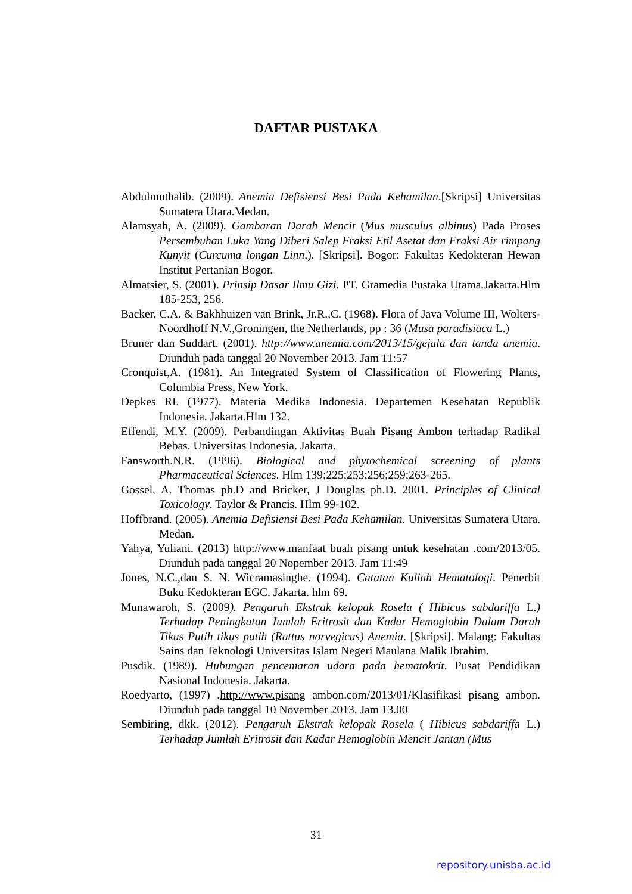DAFTAR PUSTAKA
Abdulmuthalib. (2009). Anemia Defisiensi Besi Pada Kehamilan.[Skripsi] Universitas Sumatera Utara.Medan.
Alamsyah, A. (2009). Gambaran Darah Mencit (Mus musculus albinus) Pada Proses Persembuhan Luka Yang Diberi Salep Fraksi Etil Asetat dan Fraksi Air rimpang Kunyit (Curcuma longan Linn.). [Skripsi]. Bogor: Fakultas Kedokteran Hewan Institut Pertanian Bogor.
Almatsier, S. (2001). Prinsip Dasar Ilmu Gizi. PT. Gramedia Pustaka Utama.Jakarta.Hlm 185-253, 256.
Backer, C.A. & Bakhhuizen van Brink, Jr.R.,C. (1968). Flora of Java Volume III, Wolters-Noordhoff N.V.,Groningen, the Netherlands, pp : 36 (Musa paradisiaca L.)
Bruner dan Suddart. (2001). http://www.anemia.com/2013/15/gejala dan tanda anemia. Diunduh pada tanggal 20 November 2013. Jam 11:57
Cronquist,A. (1981). An Integrated System of Classification of Flowering Plants, Columbia Press, New York.
Depkes RI. (1977). Materia Medika Indonesia. Departemen Kesehatan Republik Indonesia. Jakarta.Hlm 132.
Effendi, M.Y. (2009). Perbandingan Aktivitas Buah Pisang Ambon terhadap Radikal Bebas. Universitas Indonesia. Jakarta.
Fansworth.N.R. (1996). Biological and phytochemical screening of plants Pharmaceutical Sciences. Hlm 139;225;253;256;259;263-265.
Gossel, A. Thomas ph.D and Bricker, J Douglas ph.D. 2001. Principles of Clinical Toxicology. Taylor & Prancis. Hlm 99-102.
Hoffbrand. (2005). Anemia Defisiensi Besi Pada Kehamilan. Universitas Sumatera Utara. Medan.
Yahya, Yuliani. (2013) http://www.manfaat buah pisang untuk kesehatan .com/2013/05. Diunduh pada tanggal 20 Nopember 2013. Jam 11:49
Jones, N.C.,dan S. N. Wicramasinghe. (1994). Catatan Kuliah Hematologi. Penerbit Buku Kedokteran EGC. Jakarta. hlm 69.
Munawaroh, S. (2009). Pengaruh Ekstrak kelopak Rosela ( Hibicus sabdariffa L.) Terhadap Peningkatan Jumlah Eritrosit dan Kadar Hemoglobin Dalam Darah Tikus Putih tikus putih (Rattus norvegicus) Anemia. [Skripsi]. Malang: Fakultas Sains dan Teknologi Universitas Islam Negeri Maulana Malik Ibrahim.
Pusdik. (1989). Hubungan pencemaran udara pada hematokrit. Pusat Pendidikan Nasional Indonesia. Jakarta.
Roedyarto, (1997) .http://www.pisang ambon.com/2013/01/Klasifikasi pisang ambon. Diunduh pada tanggal 10 November 2013. Jam 13.00
Sembiring, dkk. (2012). Pengaruh Ekstrak kelopak Rosela ( Hibicus sabdariffa L.) Terhadap Jumlah Eritrosit dan Kadar Hemoglobin Mencit Jantan (Mus
31
repository.unisba.ac.id